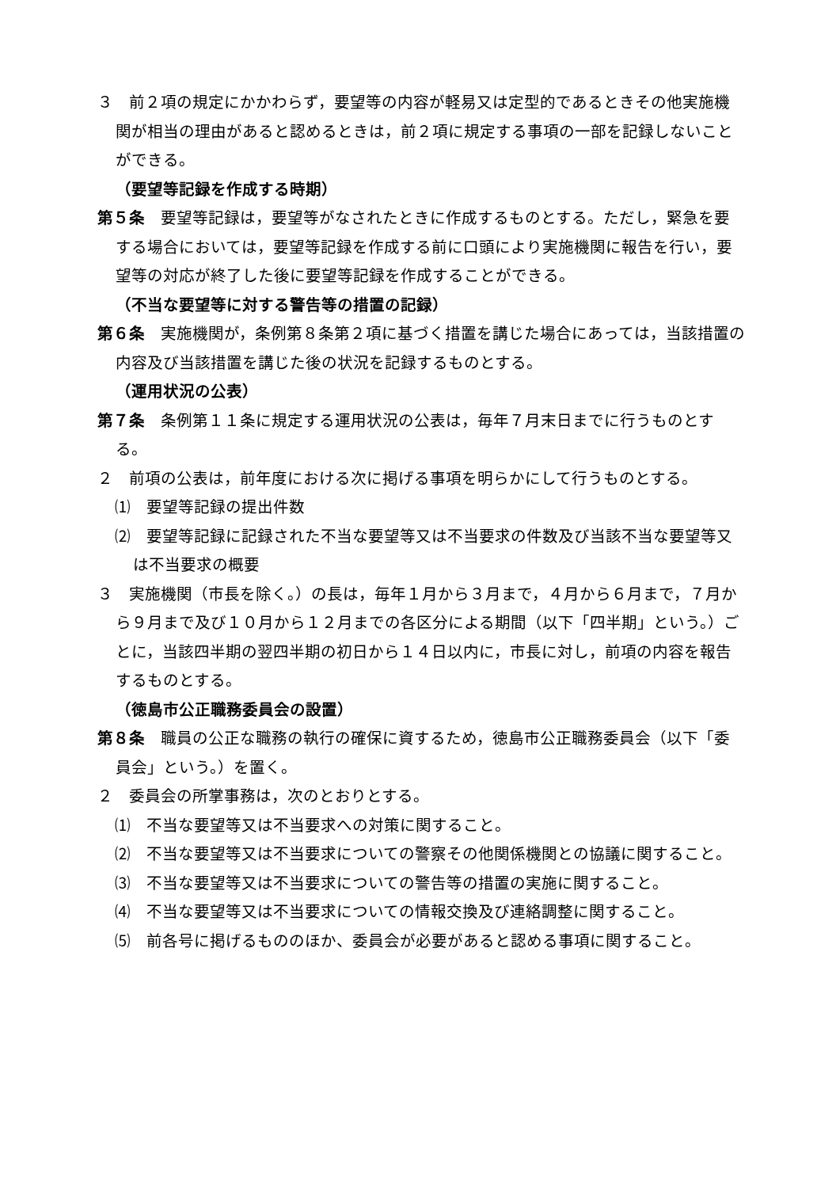３　前２項の規定にかかわらず，要望等の内容が軽易又は定型的であるときその他実施機関が相当の理由があると認めるときは，前２項に規定する事項の一部を記録しないことができる。
（要望等記録を作成する時期）
第５条　要望等記録は，要望等がなされたときに作成するものとする。ただし，緊急を要する場合においては，要望等記録を作成する前に口頭により実施機関に報告を行い，要望等の対応が終了した後に要望等記録を作成することができる。
（不当な要望等に対する警告等の措置の記録）
第６条　実施機関が，条例第８条第２項に基づく措置を講じた場合にあっては，当該措置の内容及び当該措置を講じた後の状況を記録するものとする。
（運用状況の公表）
第７条　条例第１１条に規定する運用状況の公表は，毎年７月末日までに行うものとする。
２　前項の公表は，前年度における次に掲げる事項を明らかにして行うものとする。
⑴　要望等記録の提出件数
⑵　要望等記録に記録された不当な要望等又は不当要求の件数及び当該不当な要望等又は不当要求の概要
３　実施機関（市長を除く。）の長は，毎年１月から３月まで，４月から６月まで，７月から９月まで及び１０月から１２月までの各区分による期間（以下「四半期」という。）ごとに，当該四半期の翌四半期の初日から１４日以内に，市長に対し，前項の内容を報告するものとする。
（徳島市公正職務委員会の設置）
第８条　職員の公正な職務の執行の確保に資するため，徳島市公正職務委員会（以下「委員会」という。）を置く。
２　委員会の所掌事務は，次のとおりとする。
⑴　不当な要望等又は不当要求への対策に関すること。
⑵　不当な要望等又は不当要求についての警察その他関係機関との協議に関すること。
⑶　不当な要望等又は不当要求についての警告等の措置の実施に関すること。
⑷　不当な要望等又は不当要求についての情報交換及び連絡調整に関すること。
⑸　前各号に掲げるもののほか、委員会が必要があると認める事項に関すること。